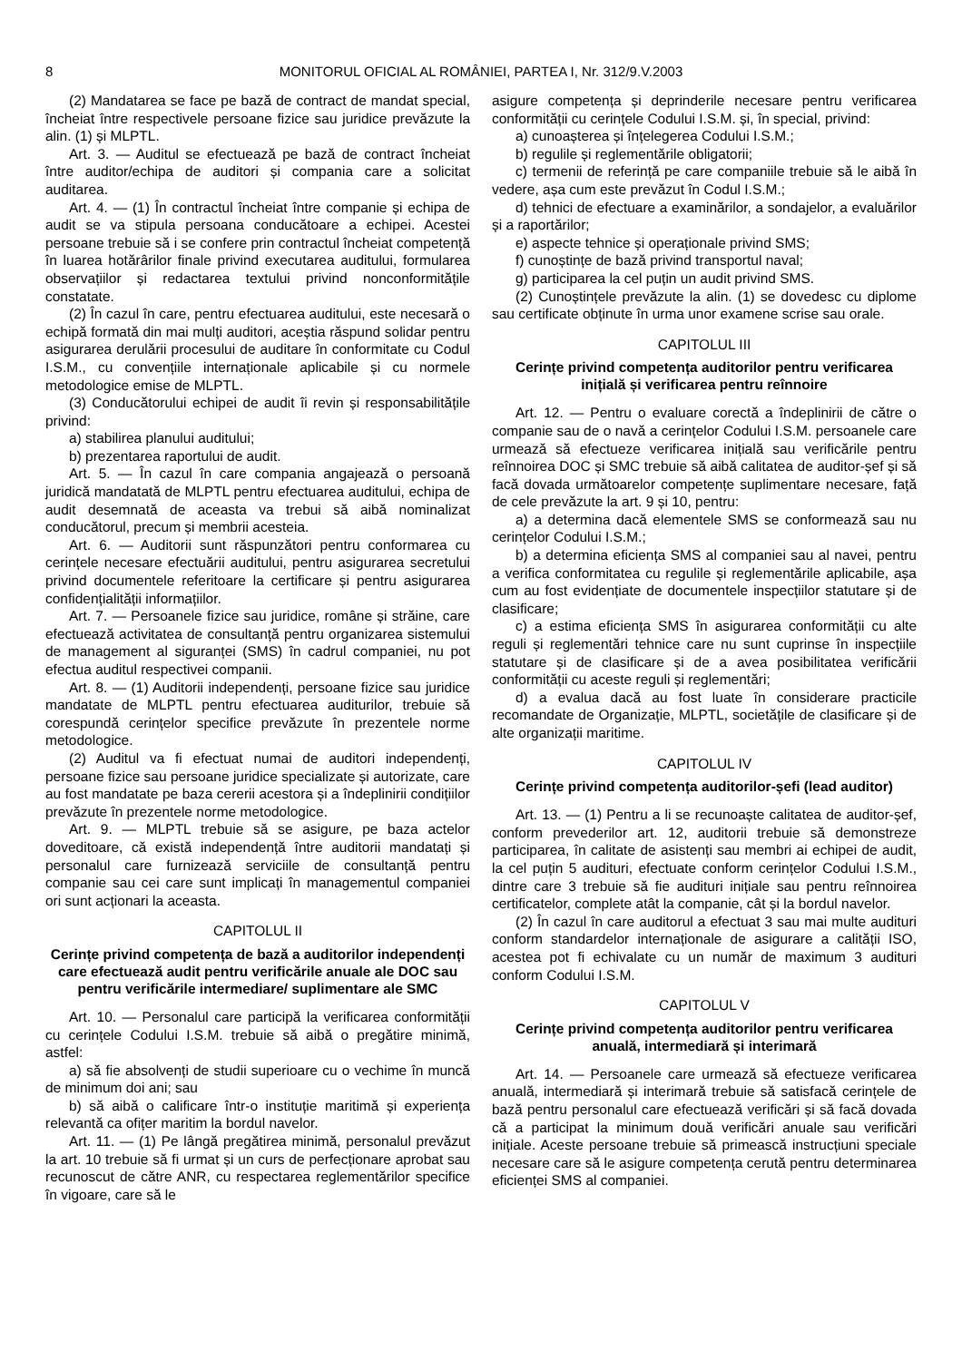8 MONITORUL OFICIAL AL ROMÂNIEI, PARTEA I, Nr. 312/9.V.2003
(2) Mandatarea se face pe bază de contract de mandat special, încheiat între respectivele persoane fizice sau juridice prevăzute la alin. (1) și MLPTL.
Art. 3. — Auditul se efectuează pe bază de contract încheiat între auditor/echipa de auditori și compania care a solicitat auditarea.
Art. 4. — (1) În contractul încheiat între companie și echipa de audit se va stipula persoana conducătoare a echipei. Acestei persoane trebuie să i se confere prin contractul încheiat competență în luarea hotărârilor finale privind executarea auditului, formularea observațiilor și redactarea textului privind nonconformitățile constatate.
(2) În cazul în care, pentru efectuarea auditului, este necesară o echipă formată din mai mulți auditori, aceștia răspund solidar pentru asigurarea derulării procesului de auditare în conformitate cu Codul I.S.M., cu convențiile internaționale aplicabile și cu normele metodologice emise de MLPTL.
(3) Conducătorului echipei de audit îi revin și responsabilitățile privind:
a) stabilirea planului auditului;
b) prezentarea raportului de audit.
Art. 5. — În cazul în care compania angajează o persoană juridică mandatată de MLPTL pentru efectuarea auditului, echipa de audit desemnată de aceasta va trebui să aibă nominalizat conducătorul, precum și membrii acesteia.
Art. 6. — Auditorii sunt răspunzători pentru conformarea cu cerințele necesare efectuării auditului, pentru asigurarea secretului privind documentele referitoare la certificare și pentru asigurarea confidențialității informațiilor.
Art. 7. — Persoanele fizice sau juridice, române și străine, care efectuează activitatea de consultanță pentru organizarea sistemului de management al siguranței (SMS) în cadrul companiei, nu pot efectua auditul respectivei companii.
Art. 8. — (1) Auditorii independenți, persoane fizice sau juridice mandatate de MLPTL pentru efectuarea auditurilor, trebuie să corespundă cerințelor specifice prevăzute în prezentele norme metodologice.
(2) Auditul va fi efectuat numai de auditori independenți, persoane fizice sau persoane juridice specializate și autorizate, care au fost mandatate pe baza cererii acestora și a îndeplinirii condițiilor prevăzute în prezentele norme metodologice.
Art. 9. — MLPTL trebuie să se asigure, pe baza actelor doveditoare, că există independență între auditorii mandatați și personalul care furnizează serviciile de consultanță pentru companie sau cei care sunt implicați în managementul companiei ori sunt acționari la aceasta.
CAPITOLUL II
Cerințe privind competența de bază a auditorilor independenți care efectuează audit pentru verificările anuale ale DOC sau pentru verificările intermediare/ suplimentare ale SMC
Art. 10. — Personalul care participă la verificarea conformității cu cerințele Codului I.S.M. trebuie să aibă o pregătire minimă, astfel:
a) să fie absolvenți de studii superioare cu o vechime în muncă de minimum doi ani; sau
b) să aibă o calificare într-o instituție maritimă și experiența relevantă ca ofițer maritim la bordul navelor.
Art. 11. — (1) Pe lângă pregătirea minimă, personalul prevăzut la art. 10 trebuie să fi urmat și un curs de perfecționare aprobat sau recunoscut de către ANR, cu respectarea reglementărilor specifice în vigoare, care să le
asigure competența și deprinderile necesare pentru verificarea conformității cu cerințele Codului I.S.M. și, în special, privind:
a) cunoașterea și înțelegerea Codului I.S.M.;
b) regulile și reglementările obligatorii;
c) termenii de referință pe care companiile trebuie să le aibă în vedere, așa cum este prevăzut în Codul I.S.M.;
d) tehnici de efectuare a examinărilor, a sondajelor, a evaluărilor și a raportărilor;
e) aspecte tehnice și operaționale privind SMS;
f) cunoștințe de bază privind transportul naval;
g) participarea la cel puțin un audit privind SMS.
(2) Cunoștințele prevăzute la alin. (1) se dovedesc cu diplome sau certificate obținute în urma unor examene scrise sau orale.
CAPITOLUL III
Cerințe privind competența auditorilor pentru verificarea inițială și verificarea pentru reînnoire
Art. 12. — Pentru o evaluare corectă a îndeplinirii de către o companie sau de o navă a cerințelor Codului I.S.M. persoanele care urmează să efectueze verificarea inițială sau verificările pentru reînnoirea DOC și SMC trebuie să aibă calitatea de auditor-șef și să facă dovada următoarelor competențe suplimentare necesare, față de cele prevăzute la art. 9 și 10, pentru:
a) a determina dacă elementele SMS se conformează sau nu cerințelor Codului I.S.M.;
b) a determina eficiența SMS al companiei sau al navei, pentru a verifica conformitatea cu regulile și reglementările aplicabile, așa cum au fost evidențiate de documentele inspecțiilor statutare și de clasificare;
c) a estima eficiența SMS în asigurarea conformității cu alte reguli și reglementări tehnice care nu sunt cuprinse în inspecțiile statutare și de clasificare și de a avea posibilitatea verificării conformității cu aceste reguli și reglementări;
d) a evalua dacă au fost luate în considerare practicile recomandate de Organizație, MLPTL, societățile de clasificare și de alte organizații maritime.
CAPITOLUL IV
Cerințe privind competența auditorilor-șefi (lead auditor)
Art. 13. — (1) Pentru a li se recunoaște calitatea de auditor-șef, conform prevederilor art. 12, auditorii trebuie să demonstreze participarea, în calitate de asistenți sau membri ai echipei de audit, la cel puțin 5 audituri, efectuate conform cerințelor Codului I.S.M., dintre care 3 trebuie să fie audituri inițiale sau pentru reînnoirea certificatelor, complete atât la companie, cât și la bordul navelor.
(2) În cazul în care auditorul a efectuat 3 sau mai multe audituri conform standardelor internaționale de asigurare a calității ISO, acestea pot fi echivalate cu un număr de maximum 3 audituri conform Codului I.S.M.
CAPITOLUL V
Cerințe privind competența auditorilor pentru verificarea anuală, intermediară și interimară
Art. 14. — Persoanele care urmează să efectueze verificarea anuală, intermediară și interimară trebuie să satisfacă cerințele de bază pentru personalul care efectuează verificări și să facă dovada că a participat la minimum două verificări anuale sau verificări inițiale. Aceste persoane trebuie să primească instrucțiuni speciale necesare care să le asigure competența cerută pentru determinarea eficienței SMS al companiei.